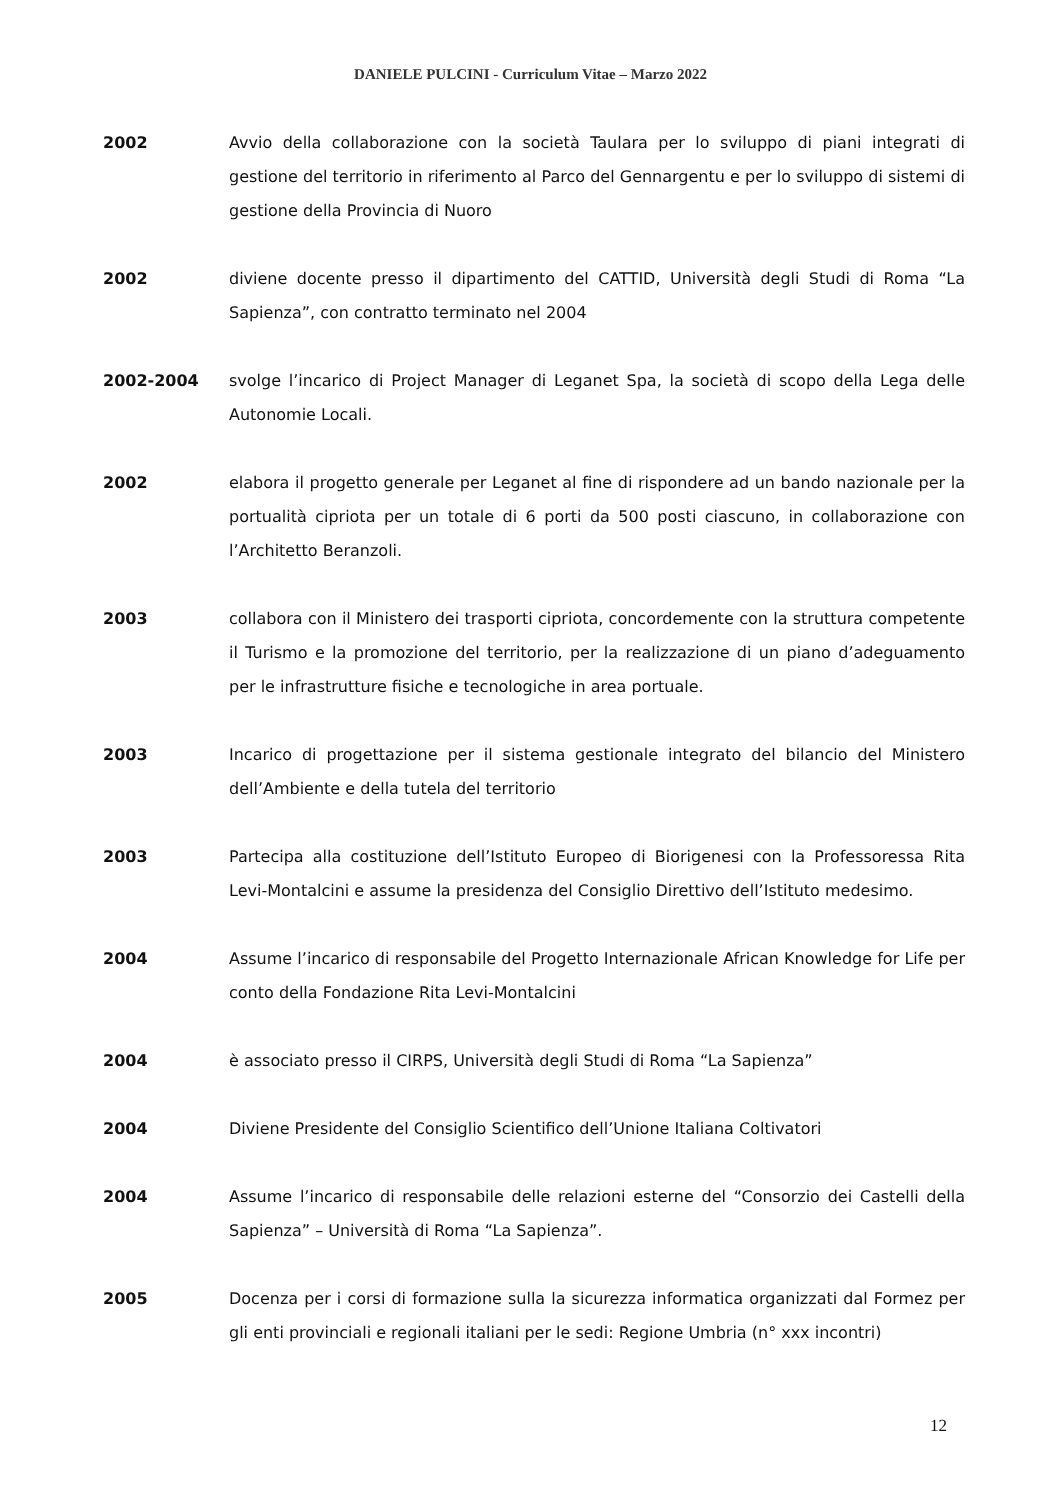DANIELE PULCINI - Curriculum Vitae – Marzo 2022
2002 Avvio della collaborazione con la società Taulara per lo sviluppo di piani integrati di gestione del territorio in riferimento al Parco del Gennargentu e per lo sviluppo di sistemi di gestione della Provincia di Nuoro
2002 diviene docente presso il dipartimento del CATTID, Università degli Studi di Roma “La Sapienza”, con contratto terminato nel 2004
2002-2004 svolge l’incarico di Project Manager di Leganet Spa, la società di scopo della Lega delle Autonomie Locali.
2002 elabora il progetto generale per Leganet al fine di rispondere ad un bando nazionale per la portualità cipriota per un totale di 6 porti da 500 posti ciascuno, in collaborazione con l’Architetto Beranzoli.
2003 collabora con il Ministero dei trasporti cipriota, concordemente con la struttura competente il Turismo e la promozione del territorio, per la realizzazione di un piano d’adeguamento per le infrastrutture fisiche e tecnologiche in area portuale.
2003 Incarico di progettazione per il sistema gestionale integrato del bilancio del Ministero dell’Ambiente e della tutela del territorio
2003 Partecipa alla costituzione dell’Istituto Europeo di Biorigenesi con la Professoressa Rita Levi-Montalcini e assume la presidenza del Consiglio Direttivo dell’Istituto medesimo.
2004 Assume l’incarico di responsabile del Progetto Internazionale African Knowledge for Life per conto della Fondazione Rita Levi-Montalcini
2004 è associato presso il CIRPS, Università degli Studi di Roma “La Sapienza”
2004 Diviene Presidente del Consiglio Scientifico dell’Unione Italiana Coltivatori
2004 Assume l’incarico di responsabile delle relazioni esterne del “Consorzio dei Castelli della Sapienza” – Università di Roma “La Sapienza”.
2005 Docenza per i corsi di formazione sulla la sicurezza informatica organizzati dal Formez per gli enti provinciali e regionali italiani per le sedi: Regione Umbria (n° xxx incontri)
12